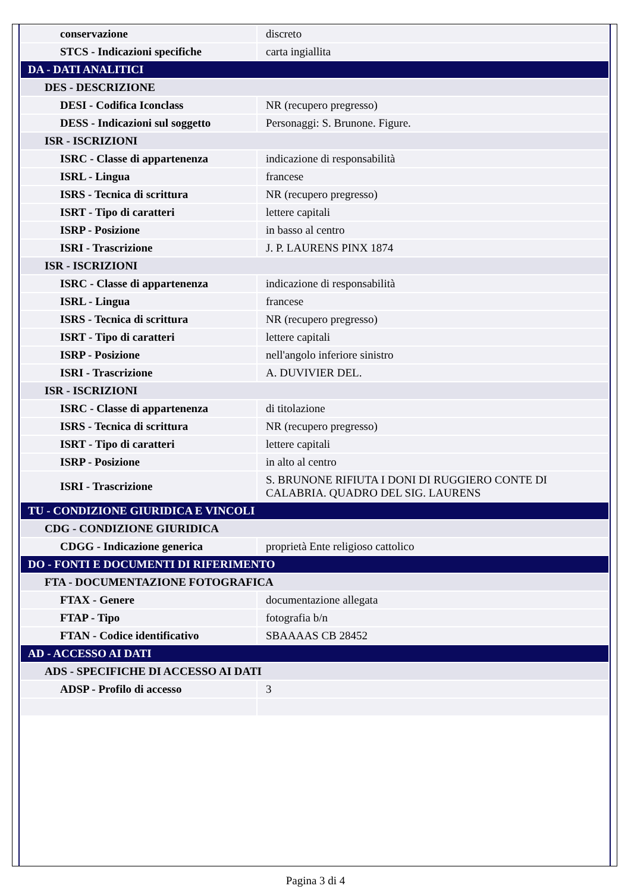| conservazione | discreto |
| STCS - Indicazioni specifiche | carta ingiallita |
| DA - DATI ANALITICI | |
| DES - DESCRIZIONE | |
| DESI - Codifica Iconclass | NR (recupero pregresso) |
| DESS - Indicazioni sul soggetto | Personaggi: S. Brunone. Figure. |
| ISR - ISCRIZIONI | |
| ISRC - Classe di appartenenza | indicazione di responsabilità |
| ISRL - Lingua | francese |
| ISRS - Tecnica di scrittura | NR (recupero pregresso) |
| ISRT - Tipo di caratteri | lettere capitali |
| ISRP - Posizione | in basso al centro |
| ISRI - Trascrizione | J. P. LAURENS PINX 1874 |
| ISR - ISCRIZIONI | |
| ISRC - Classe di appartenenza | indicazione di responsabilità |
| ISRL - Lingua | francese |
| ISRS - Tecnica di scrittura | NR (recupero pregresso) |
| ISRT - Tipo di caratteri | lettere capitali |
| ISRP - Posizione | nell'angolo inferiore sinistro |
| ISRI - Trascrizione | A. DUVIVIER DEL. |
| ISR - ISCRIZIONI | |
| ISRC - Classe di appartenenza | di titolazione |
| ISRS - Tecnica di scrittura | NR (recupero pregresso) |
| ISRT - Tipo di caratteri | lettere capitali |
| ISRP - Posizione | in alto al centro |
| ISRI - Trascrizione | S. BRUNONE RIFIUTA I DONI DI RUGGIERO CONTE DI CALABRIA. QUADRO DEL SIG. LAURENS |
| TU - CONDIZIONE GIURIDICA E VINCOLI | |
| CDG - CONDIZIONE GIURIDICA | |
| CDGG - Indicazione generica | proprietà Ente religioso cattolico |
| DO - FONTI E DOCUMENTI DI RIFERIMENTO | |
| FTA - DOCUMENTAZIONE FOTOGRAFICA | |
| FTAX - Genere | documentazione allegata |
| FTAP - Tipo | fotografia b/n |
| FTAN - Codice identificativo | SBAAAAS CB 28452 |
| AD - ACCESSO AI DATI | |
| ADS - SPECIFICHE DI ACCESSO AI DATI | |
| ADSP - Profilo di accesso | 3 |
Pagina 3 di 4